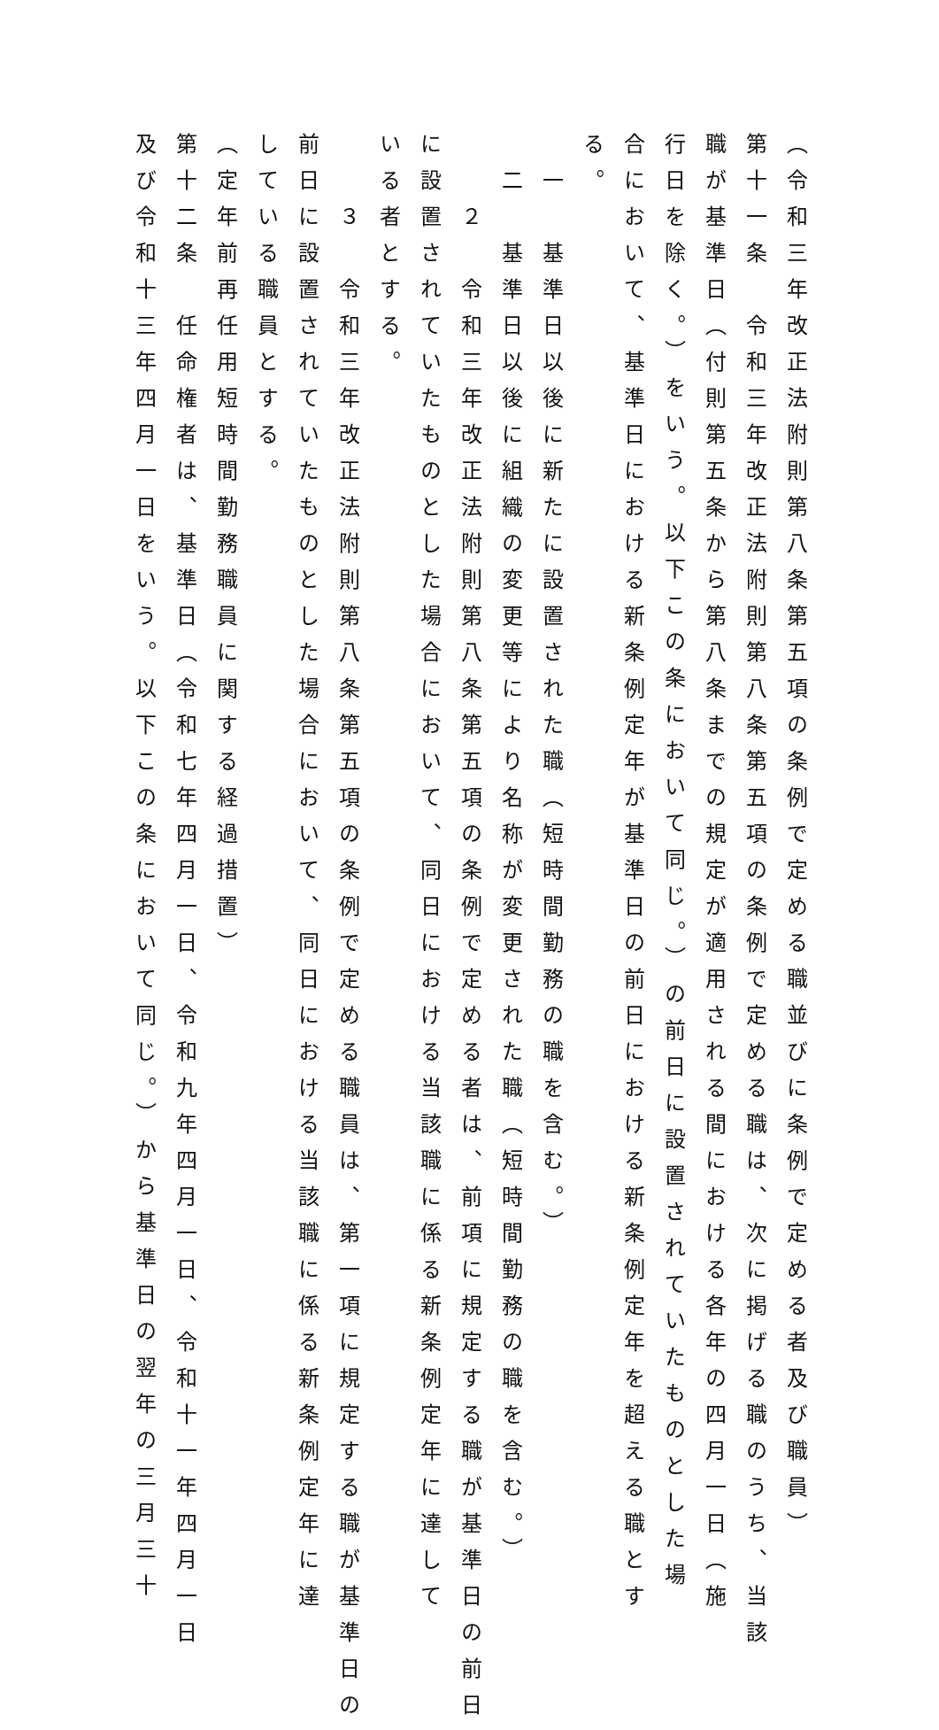（令和三年改正法附則第八条第五項の条例で定める職並びに条例で定める者及び職員）
第十一条　令和三年改正法附則第八条第五項の条例で定める職は、次に掲げる職のうち、当該
職が基準日（付則第五条から第八条までの規定が適用される間における各年の四月一日（施
行日を除く。）をいう。以下この条において同じ。）の前日に設置されていたものとした場
合において、基準日における新条例定年が基準日の前日における新条例定年を超える職とす
る。
　一　基準日以後に新たに設置された職（短時間勤務の職を含む。）
　二　基準日以後に組織の変更等により名称が変更された職（短時間勤務の職を含む。）
　　２　令和三年改正法附則第八条第五項の条例で定める者は、前項に規定する職が基準日の前日
に設置されていたものとした場合において、同日における当該職に係る新条例定年に達して
いる者とする。
　　３　令和三年改正法附則第八条第五項の条例で定める職員は、第一項に規定する職が基準日の
前日に設置されていたものとした場合において、同日における当該職に係る新条例定年に達
している職員とする。
（定年前再任用短時間勤務職員に関する経過措置）
第十二条　任命権者は、基準日（令和七年四月一日、令和九年四月一日、令和十一年四月一日
及び令和十三年四月一日をいう。以下この条において同じ。）から基準日の翌年の三月三十